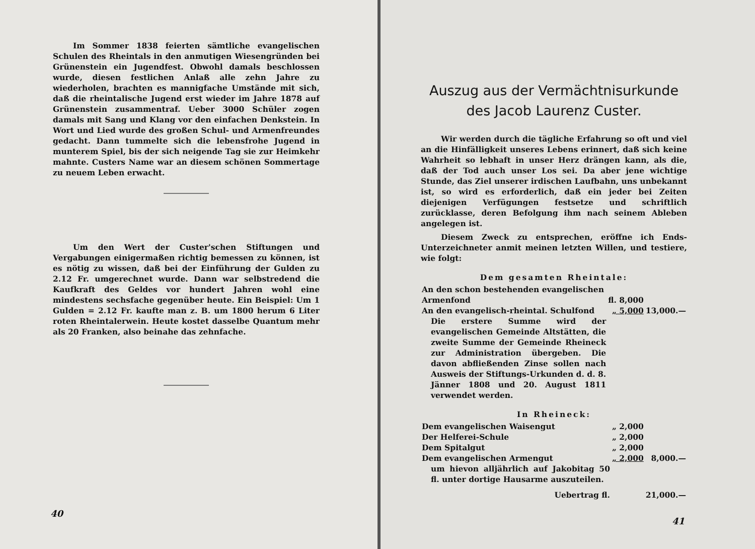Im Sommer 1838 feierten sämtliche evangelischen Schulen des Rheintals in den anmutigen Wiesengründen bei Grünenstein ein Jugendfest. Obwohl damals beschlossen wurde, diesen festlichen Anlaß alle zehn Jahre zu wiederholen, brachten es mannigfache Umstände mit sich, daß die rheintalische Jugend erst wieder im Jahre 1878 auf Grünenstein zusammentraf. Ueber 3000 Schüler zogen damals mit Sang und Klang vor den einfachen Denkstein. In Wort und Lied wurde des großen Schul- und Armenfreundes gedacht. Dann tummelte sich die lebensfrohe Jugend in munterem Spiel, bis der sich neigende Tag sie zur Heimkehr mahnte. Custers Name war an diesem schönen Sommertage zu neuem Leben erwacht.
Um den Wert der Custer'schen Stiftungen und Vergabungen einigermaßen richtig bemessen zu können, ist es nötig zu wissen, daß bei der Einführung der Gulden zu 2.12 Fr. umgerechnet wurde. Dann war selbstredend die Kaufkraft des Geldes vor hundert Jahren wohl eine mindestens sechsfache gegenüber heute. Ein Beispiel: Um 1 Gulden = 2.12 Fr. kaufte man z. B. um 1800 herum 6 Liter roten Rheintalerwein. Heute kostet dasselbe Quantum mehr als 20 Franken, also beinahe das zehnfache.
40
Auszug aus der Vermächtnisurkunde
des Jacob Laurenz Custer.
Wir werden durch die tägliche Erfahrung so oft und viel an die Hinfälligkeit unseres Lebens erinnert, daß sich keine Wahrheit so lebhaft in unser Herz drängen kann, als die, daß der Tod auch unser Los sei. Da aber jene wichtige Stunde, das Ziel unserer irdischen Laufbahn, uns unbekannt ist, so wird es erforderlich, daß ein jeder bei Zeiten diejenigen Verfügungen festsetze und schriftlich zurücklasse, deren Befolgung ihm nach seinem Ableben angelegen ist.
Diesem Zweck zu entsprechen, eröffne ich Ends-Unterzeichneter anmit meinen letzten Willen, und testiere, wie folgt:
Dem gesamten Rheintale:
| An den schon bestehenden evangelischen Armenfond | fl. 8,000 | |
| An den evangelisch-rheintal. Schulfond | „ 5,000 | 13,000.— |
| Die erstere Summe wird der evangelischen Gemeinde Altstätten, die zweite Summe der Gemeinde Rheineck zur Administration übergeben. Die davon abfließenden Zinse sollen nach Ausweis der Stiftungs-Urkunden d. d. 8. Jänner 1808 und 20. August 1811 verwendet werden. | | |
In Rheineck:
| Dem evangelischen Waisengut | „ 2,000 | |
| Der Helferei-Schule | „ 2,000 | |
| Dem Spitalgut | „ 2,000 | |
| Dem evangelischen Armengut | „ 2,000 | 8,000.— |
| um hievon alljährlich auf Jakobitag 50 fl. unter dortige Hausarme auszuteilen. | | |
| Uebertrag fl. | | 21,000.— |
41